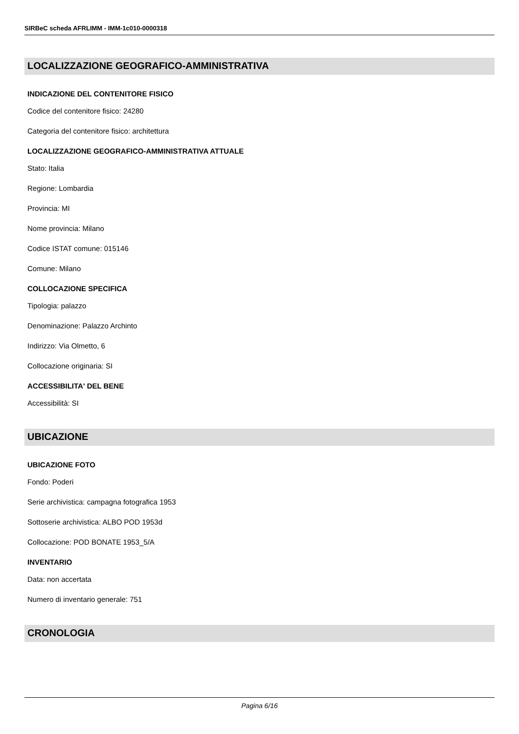SIRBeC scheda AFRLIMM - IMM-1c010-0000318
LOCALIZZAZIONE GEOGRAFICO-AMMINISTRATIVA
INDICAZIONE DEL CONTENITORE FISICO
Codice del contenitore fisico: 24280
Categoria del contenitore fisico: architettura
LOCALIZZAZIONE GEOGRAFICO-AMMINISTRATIVA ATTUALE
Stato: Italia
Regione: Lombardia
Provincia: MI
Nome provincia: Milano
Codice ISTAT comune: 015146
Comune: Milano
COLLOCAZIONE SPECIFICA
Tipologia: palazzo
Denominazione: Palazzo Archinto
Indirizzo: Via Olmetto, 6
Collocazione originaria: SI
ACCESSIBILITA' DEL BENE
Accessibilità: SI
UBICAZIONE
UBICAZIONE FOTO
Fondo: Poderi
Serie archivistica: campagna fotografica 1953
Sottoserie archivistica: ALBO POD 1953d
Collocazione: POD BONATE 1953_5/A
INVENTARIO
Data: non accertata
Numero di inventario generale: 751
CRONOLOGIA
Pagina 6/16